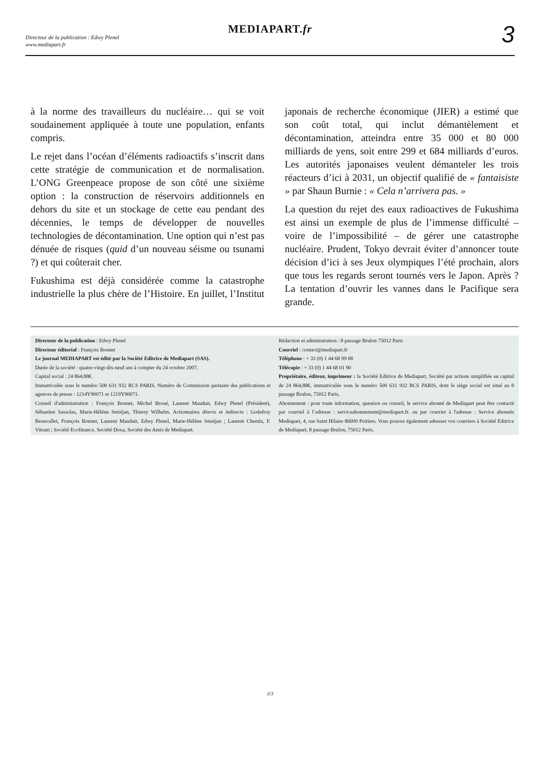Directeur de la publication : Edwy Plenel
www.mediapart.fr
MEDIAPART.fr
3
à la norme des travailleurs du nucléaire… qui se voit soudainement appliquée à toute une population, enfants compris.
Le rejet dans l’océan d’éléments radioactifs s’inscrit dans cette stratégie de communication et de normalisation. L’ONG Greenpeace propose de son côté une sixième option : la construction de réservoirs additionnels en dehors du site et un stockage de cette eau pendant des décennies, le temps de développer de nouvelles technologies de décontamination. Une option qui n’est pas dénuée de risques (quid d’un nouveau séisme ou tsunami ?) et qui coûterait cher.
Fukushima est déjà considérée comme la catastrophe industrielle la plus chère de l’Histoire. En juillet, l’Institut japonais de recherche économique (JIER) a estimé que son coût total, qui inclut démantèlement et décontamination, atteindra entre 35 000 et 80 000 milliards de yens, soit entre 299 et 684 milliards d’euros. Les autorités japonaises veulent démanteler les trois réacteurs d’ici à 2031, un objectif qualifié de « fantaisiste » par Shaun Burnie : « Cela n’arrivera pas. »
La question du rejet des eaux radioactives de Fukushima est ainsi un exemple de plus de l’immense difficulté – voire de l’impossibilité – de gérer une catastrophe nucléaire. Prudent, Tokyo devrait éviter d’annoncer toute décision d’ici à ses Jeux olympiques l’été prochain, alors que tous les regards seront tournés vers le Japon. Après ? La tentation d’ouvrir les vannes dans le Pacifique sera grande.
Directeur de la publication : Edwy Plenel
Directeur éditorial : François Bonnet
Le journal MEDIAPART est édité par la Société Editrice de Mediapart (SAS).
Durée de la société : quatre-vingt-dix-neuf ans à compter du 24 octobre 2007.
Capital social : 24 864,88€.
Immatriculée sous le numéro 500 631 932 RCS PARIS. Numéro de Commission paritaire des publications et agences de presse : 1214Y90071 et 1219Y90071.
Conseil d'administration : François Bonnet, Michel Broué, Laurent Mauduit, Edwy Plenel (Président), Sébastien Sassolas, Marie-Hélène Smiéjan, Thierry Wilhelm. Actionnaires directs et indirects : Godefroy Beauvallet, François Bonnet, Laurent Mauduit, Edwy Plenel, Marie-Hélène Smiéjan ; Laurent Chemla, F. Vitrani ; Société Ecofinance, Société Doxa, Société des Amis de Mediapart.
Rédaction et administration : 8 passage Brulon 75012 Paris
Courriel : contact@mediapart.fr
Téléphone : + 33 (0) 1 44 68 99 08
Télécopie : + 33 (0) 1 44 68 01 90
Propriétaire, éditeur, imprimeur : la Société Editrice de Mediapart, Société par actions simplifiée au capital de 24 864,88€, immatriculée sous le numéro 500 631 932 RCS PARIS, dont le siège social est situé au 8 passage Brulon, 75012 Paris.
Abonnement : pour toute information, question ou conseil, le service abonné de Mediapart peut être contacté par courriel à l’adresse : serviceabonnement@mediapart.fr. ou par courrier à l'adresse : Service abonnés Mediapart, 4, rue Saint Hilaire 86000 Poitiers. Vous pouvez également adresser vos courriers à Société Editrice de Mediapart, 8 passage Brulon, 75012 Paris.
3/3